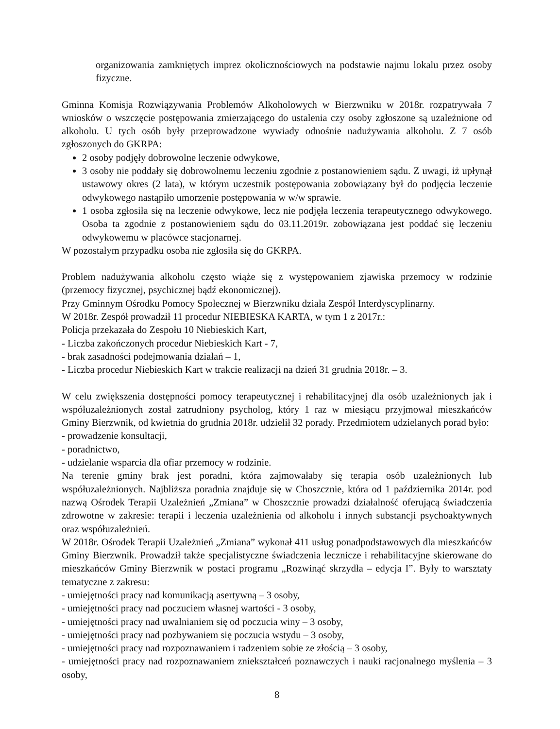organizowania zamkniętych imprez okolicznościowych na podstawie najmu lokalu przez osoby fizyczne.
Gminna Komisja Rozwiązywania Problemów Alkoholowych w Bierzwniku w 2018r. rozpatrywała 7 wniosków o wszczęcie postępowania zmierzającego do ustalenia czy osoby zgłoszone są uzależnione od alkoholu. U tych osób były przeprowadzone wywiady odnośnie nadużywania alkoholu. Z 7 osób zgłoszonych do GKRPA:
2 osoby podjęły dobrowolne leczenie odwykowe,
3 osoby nie poddały się dobrowolnemu leczeniu zgodnie z postanowieniem sądu. Z uwagi, iż upłynął ustawowy okres (2 lata), w którym uczestnik postępowania zobowiązany był do podjęcia leczenie odwykowego nastąpiło umorzenie postępowania w w/w sprawie.
1 osoba zgłosiła się na leczenie odwykowe, lecz nie podjęła leczenia terapeutycznego odwykowego. Osoba ta zgodnie z postanowieniem sądu do 03.11.2019r. zobowiązana jest poddać się leczeniu odwykowemu w placówce stacjonarnej.
W pozostałym przypadku osoba nie zgłosiła się do GKRPA.
Problem nadużywania alkoholu często wiąże się z występowaniem zjawiska przemocy w rodzinie (przemocy fizycznej, psychicznej bądź ekonomicznej).
Przy Gminnym Ośrodku Pomocy Społecznej w Bierzwniku działa Zespół Interdyscyplinarny.
W 2018r. Zespół prowadził 11 procedur NIEBIESKA KARTA, w tym 1 z 2017r.:
Policja przekazała do Zespołu 10 Niebieskich Kart,
- Liczba zakończonych procedur Niebieskich Kart - 7,
- brak zasadności podejmowania działań – 1,
- Liczba procedur Niebieskich Kart w trakcie realizacji na dzień 31 grudnia 2018r. – 3.
W celu zwiększenia dostępności pomocy terapeutycznej i rehabilitacyjnej dla osób uzależnionych jak i współuzależnionych został zatrudniony psycholog, który 1 raz w miesiącu przyjmował mieszkańców Gminy Bierzwnik, od kwietnia do grudnia 2018r. udzielił 32 porady. Przedmiotem udzielanych porad było:
- prowadzenie konsultacji,
- poradnictwo,
- udzielanie wsparcia dla ofiar przemocy w rodzinie.
Na terenie gminy brak jest poradni, która zajmowałaby się terapia osób uzależnionych lub współuzależnionych. Najbliższa poradnia znajduje się w Choszcznie, która od 1 października 2014r. pod nazwą Ośrodek Terapii Uzależnień „Zmiana” w Choszcznie prowadzi działalność oferującą świadczenia zdrowotne w zakresie: terapii i leczenia uzależnienia od alkoholu i innych substancji psychoaktywnych oraz współuzależnień.
W 2018r. Ośrodek Terapii Uzależnień „Zmiana” wykonał 411 usług ponadpodstawowych dla mieszkańców Gminy Bierzwnik. Prowadził także specjalistyczne świadczenia lecznicze i rehabilitacyjne skierowane do mieszkańców Gminy Bierzwnik w postaci programu „Rozwinąć skrzydła – edycja I”. Były to warsztaty tematyczne z zakresu:
- umiejętności pracy nad komunikacją asertywną – 3 osoby,
- umiejętności pracy nad poczuciem własnej wartości - 3 osoby,
- umiejętności pracy nad uwalnianiem się od poczucia winy – 3 osoby,
- umiejętności pracy nad pozbywaniem się poczucia wstydu – 3 osoby,
- umiejętności pracy nad rozpoznawaniem i radzeniem sobie ze złością – 3 osoby,
- umiejętności pracy nad rozpoznawaniem zniekształceń poznawczych i nauki racjonalnego myślenia – 3 osoby,
8